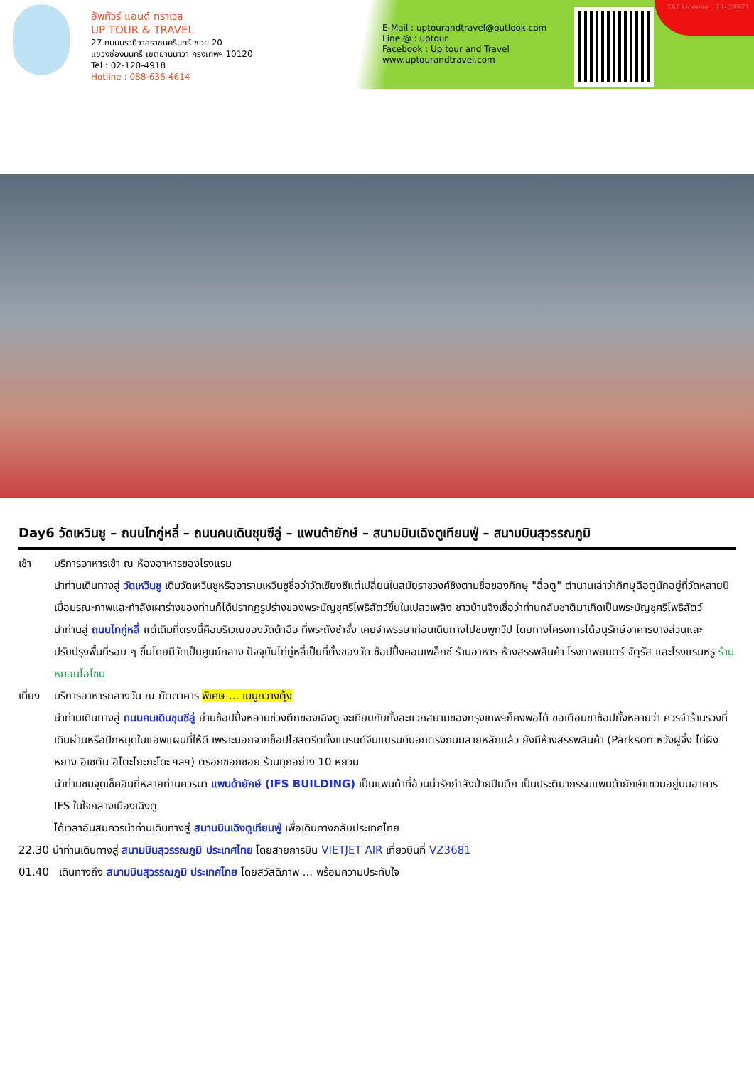อัพทัวร์ แอนด์ ทราเวล
UP TOUR & TRAVEL
27 ถนนนราธิวาสราชนครินทร์ ซอย 20
แขวงช่องนนทรี เขตยานนาวา กรุงเทพฯ 10120
Tel : 02-120-4918
Hotline : 088-636-4614
E-Mail : uptourandtravel@outlook.com
Line @ : uptour
Facebook : Up tour and Travel
www.uptourandtravel.com
TAT License : 11-09921
Day6 วัดเหวินซู – ถนนไทกู่หลี่ – ถนนคนเดินชุนซีลู่ – แพนด้ายักษ์ – สนามบินเฉิงตูเทียนฟู่ – สนามบินสุวรรณภูมิ
เช้า บริการอาหารเช้า ณ ห้องอาหารของโรงแรม
นำท่านเดินทางสู่ วัดเหวินซู เดิมวัดเหวินซูหรืออารามเหวินซูชื่อว่าวัดเซียงซีแต่เปลี่ยนในสมัยราชวงศ์ชิงตามชื่อของภิกษุ "ฉื่อตู" ตำนานเล่าว่าภิกษุฉือตูนักอยู่ที่วัดหลายปี เมื่อมรณะภาพและกำลังเผาร่างของท่านก็ได้ปรากฏรูปร่างของพระมัญชุศรีโพธิสัตว์ขึ้นในเปลวเพลิง ชาวบ้านจึงเชื่อว่าท่านกลับชาติมาเกิดเป็นพระมัญชุศรีโพธิสัตว์
นำท่านสู่ ถนนไทกู่หลี่ แต่เดิมที่ตรงนี้คือบริเวณของวัดต้าฉือ ที่พระถังซำจั๋ง เคยจำพรรษาก่อนเดินทางไปชมพูทวีป โดยทางโครงการได้อนุรักษ์อาคารบางส่วนและปรับปรุงพื้นที่รอบ ๆ ขึ้นโดยมีวัดเป็นศูนย์กลาง ปัจจุบันไท่กู่หลี่เป็นที่ตั้งของวัด ช้อปปิ้งคอมเพล็กซ์ ร้านอาหาร ห้างสรรพสินค้า โรงภาพยนตร์ จัตุรัส และโรงแรมหรู ร้านหมอนโอโซน
เที่ยง บริการอาหารกลางวัน ณ ภัตตาคาร พิเศษ ... เมนูกวางตุ้ง
นำท่านเดินทางสู่ ถนนคนเดินชุนซีลู่ ย่านช้อปปิ้งหลายช่วงตึกของเฉิงตู จะเทียบกับทั้งละแวกสยามของกรุงเทพฯก็คงพอได้ ขอเตือนขาช้อปทั้งหลายว่า ควรจำร้านรวงที่เดินผ่านหรือปักหมุดในแอพแผนที่ให้ดี เพราะนอกจากช็อปไฮสตรีตทั้งแบรนด์จีนแบรนด์นอกตรงถนนสายหลักแล้ว ยังมีห้างสรรพสินค้า (Parkson หวังฝูจิ่ง ไท่ผิงหยาง อิเซตัน อิโตะโยะกะโดะ ฯลฯ) ตรอกซอกซอย ร้านทุกอย่าง 10 หยวน
นำท่านชมจุดเช็คอินที่หลายท่านควรมา แพนด้ายักษ์ (IFS BUILDING) เป็นแพนด้าที่อ้วนน่ารักกำลังป่ายปีนตึก เป็นประติมากรรมแพนด้ายักษ์แขวนอยู่บนอาคาร IFS ในใจกลางเมืองเฉิงตู
ได้เวลาอันสมควรนำท่านเดินทางสู่ สนามบินเฉิงตูเทียนฟู่ เพื่อเดินทางกลับประเทศไทย
22.30 นำท่านเดินทางสู่ สนามบินสุวรรณภูมิ ประเทศไทย โดยสายการบิน VIETJET AIR เที่ยวบินที่ VZ3681
01.40 เดินทางถึง สนามบินสุวรรณภูมิ ประเทศไทย โดยสวัสดิภาพ ... พร้อมความประทับใจ